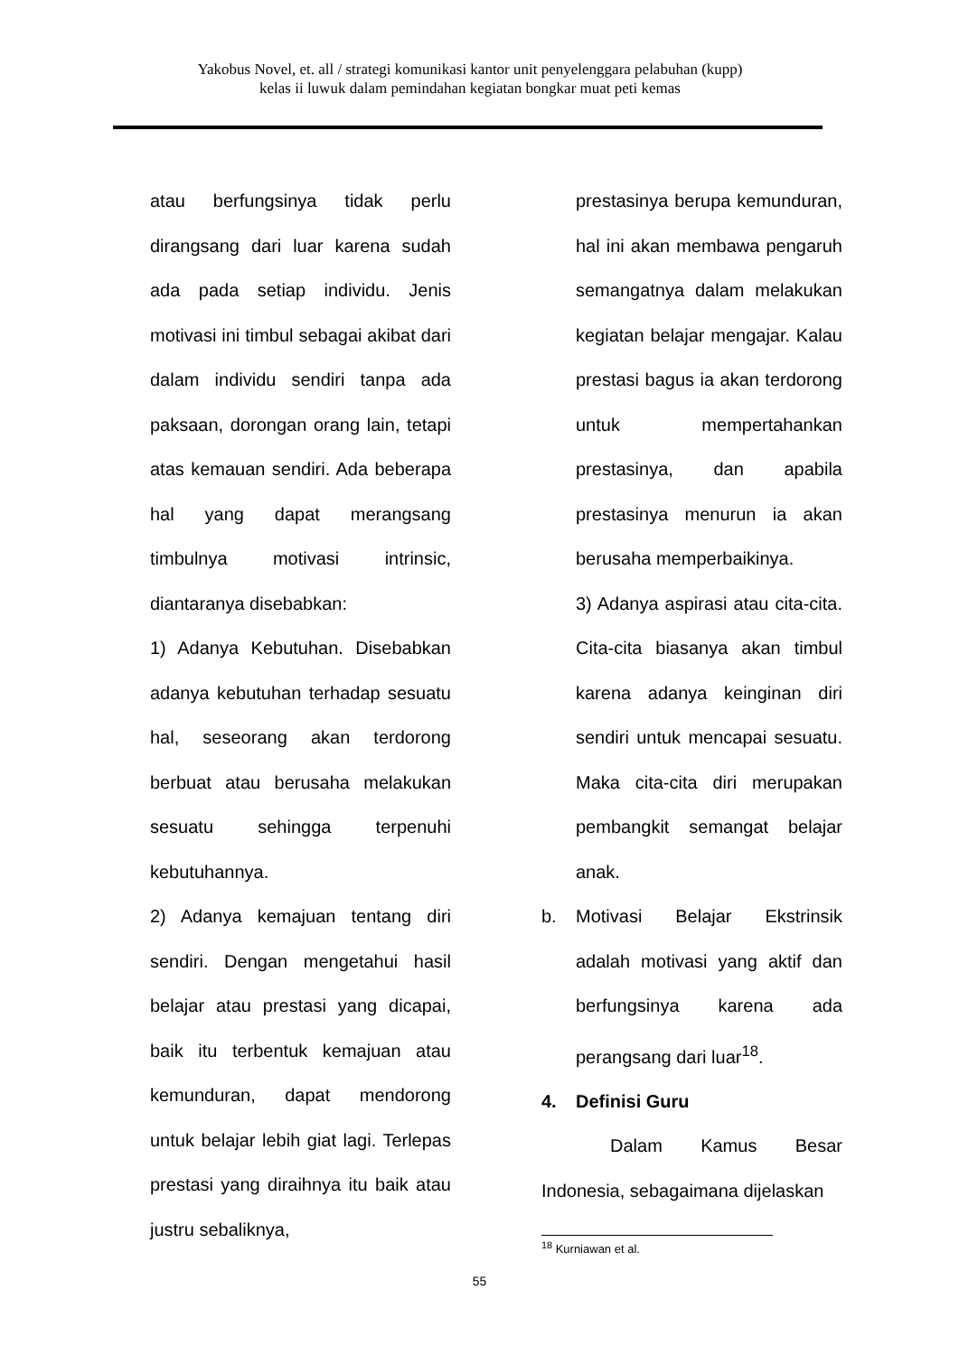Yakobus Novel, et. all / strategi komunikasi kantor unit penyelenggara pelabuhan (kupp)
kelas ii luwuk dalam pemindahan kegiatan bongkar muat peti kemas
atau berfungsinya tidak perlu dirangsang dari luar karena sudah ada pada setiap individu. Jenis motivasi ini timbul sebagai akibat dari dalam individu sendiri tanpa ada paksaan, dorongan orang lain, tetapi atas kemauan sendiri. Ada beberapa hal yang dapat merangsang timbulnya motivasi intrinsic, diantaranya disebabkan:
1) Adanya Kebutuhan. Disebabkan adanya kebutuhan terhadap sesuatu hal, seseorang akan terdorong berbuat atau berusaha melakukan sesuatu sehingga terpenuhi kebutuhannya.
2) Adanya kemajuan tentang diri sendiri. Dengan mengetahui hasil belajar atau prestasi yang dicapai, baik itu terbentuk kemajuan atau kemunduran, dapat mendorong untuk belajar lebih giat lagi. Terlepas prestasi yang diraihnya itu baik atau justru sebaliknya,
prestasinya berupa kemunduran, hal ini akan membawa pengaruh semangatnya dalam melakukan kegiatan belajar mengajar. Kalau prestasi bagus ia akan terdorong untuk mempertahankan prestasinya, dan apabila prestasinya menurun ia akan berusaha memperbaikinya.
3) Adanya aspirasi atau cita-cita. Cita-cita biasanya akan timbul karena adanya keinginan diri sendiri untuk mencapai sesuatu. Maka cita-cita diri merupakan pembangkit semangat belajar anak.
b. Motivasi Belajar Ekstrinsik adalah motivasi yang aktif dan berfungsinya karena ada perangsang dari luar<sup>18</sup>.
4. Definisi Guru
Dalam Kamus Besar Indonesia, sebagaimana dijelaskan
<sup>18</sup> Kurniawan et al.
55